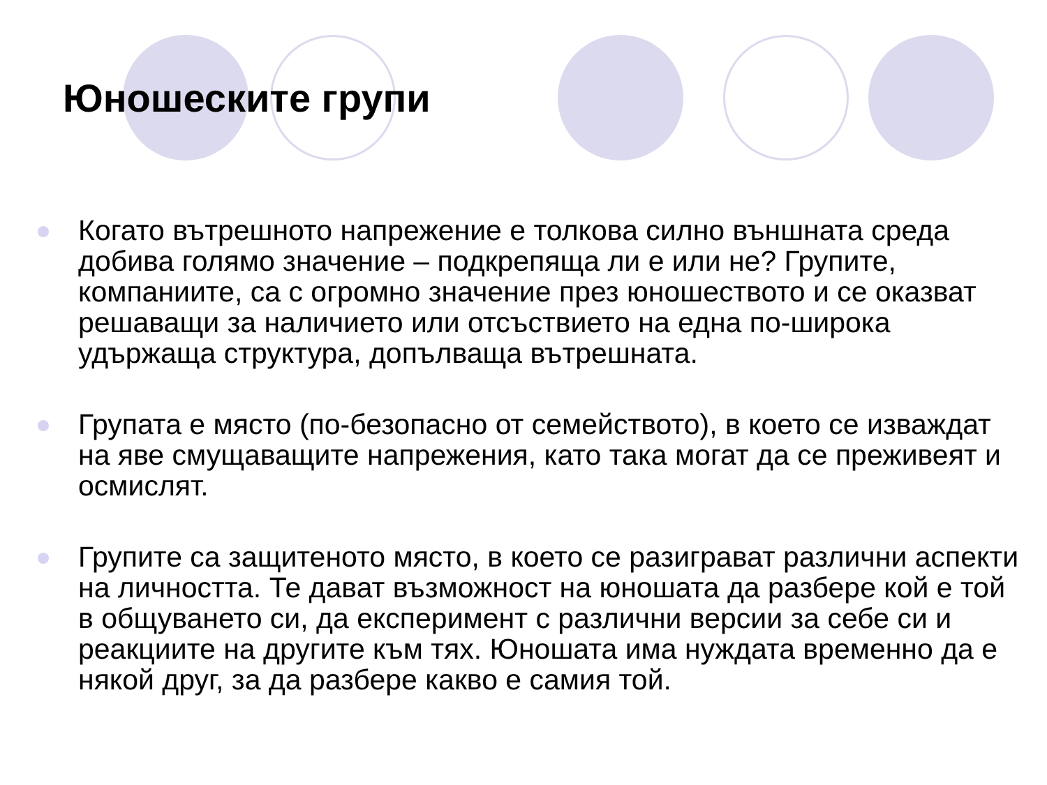Юношеските групи
Когато вътрешното напрежение е толкова силно външната среда добива голямо значение – подкрепяща ли е или не? Групите, компаниите, са с огромно значение през юношеството и се оказват решаващи за наличието или отсъствието на една по-широка удържаща структура, допълваща вътрешната.
Групата е място (по-безопасно от семейството), в което се изваждат на яве смущаващите напрежения, като така могат да се преживеят и осмислят.
Групите са защитеното място, в което се разиграват различни аспекти на личността. Те дават възможност на юношата да разбере кой е той в общуването си, да експеримент с различни версии за себе си и реакциите на другите към тях. Юношата има нуждата временно да е някой друг, за да разбере какво е самия той.